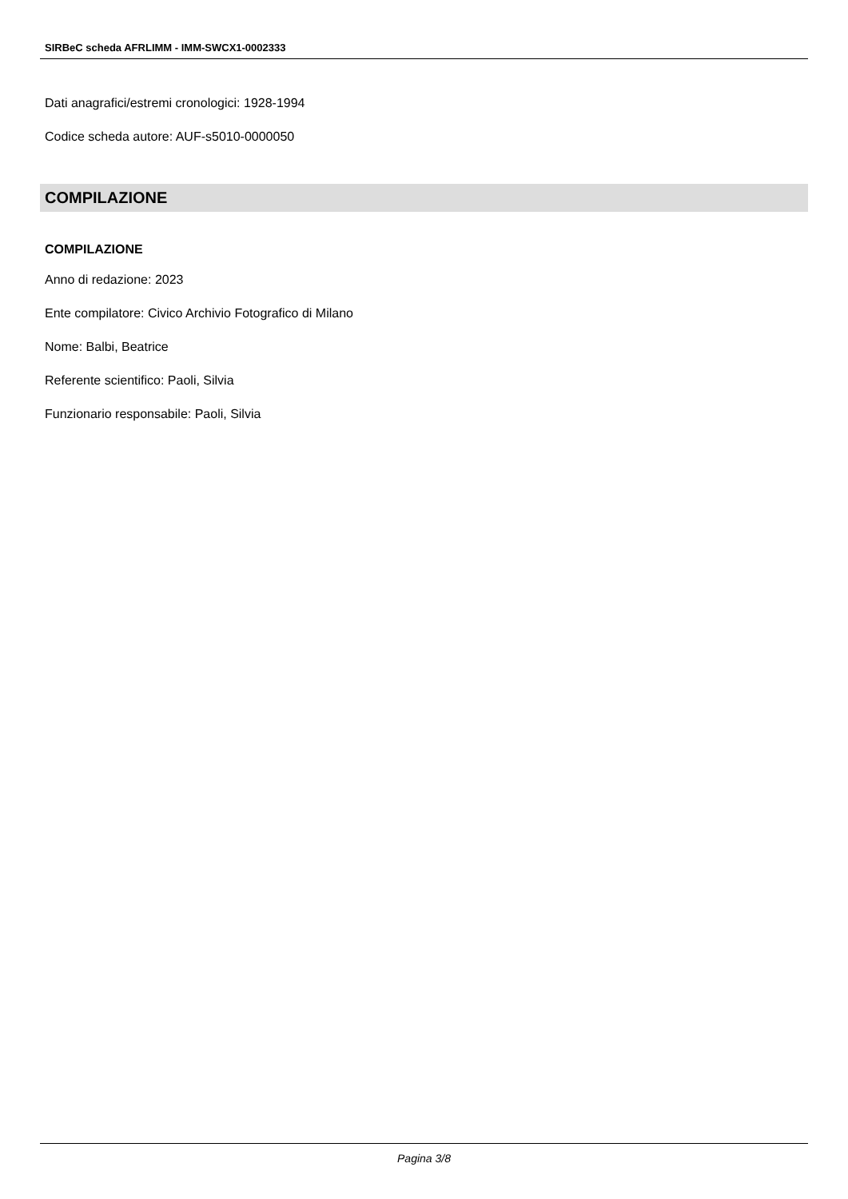SIRBeC scheda AFRLIMM - IMM-SWCX1-0002333
Dati anagrafici/estremi cronologici: 1928-1994
Codice scheda autore: AUF-s5010-0000050
COMPILAZIONE
COMPILAZIONE
Anno di redazione: 2023
Ente compilatore: Civico Archivio Fotografico di Milano
Nome: Balbi, Beatrice
Referente scientifico: Paoli, Silvia
Funzionario responsabile: Paoli, Silvia
Pagina 3/8